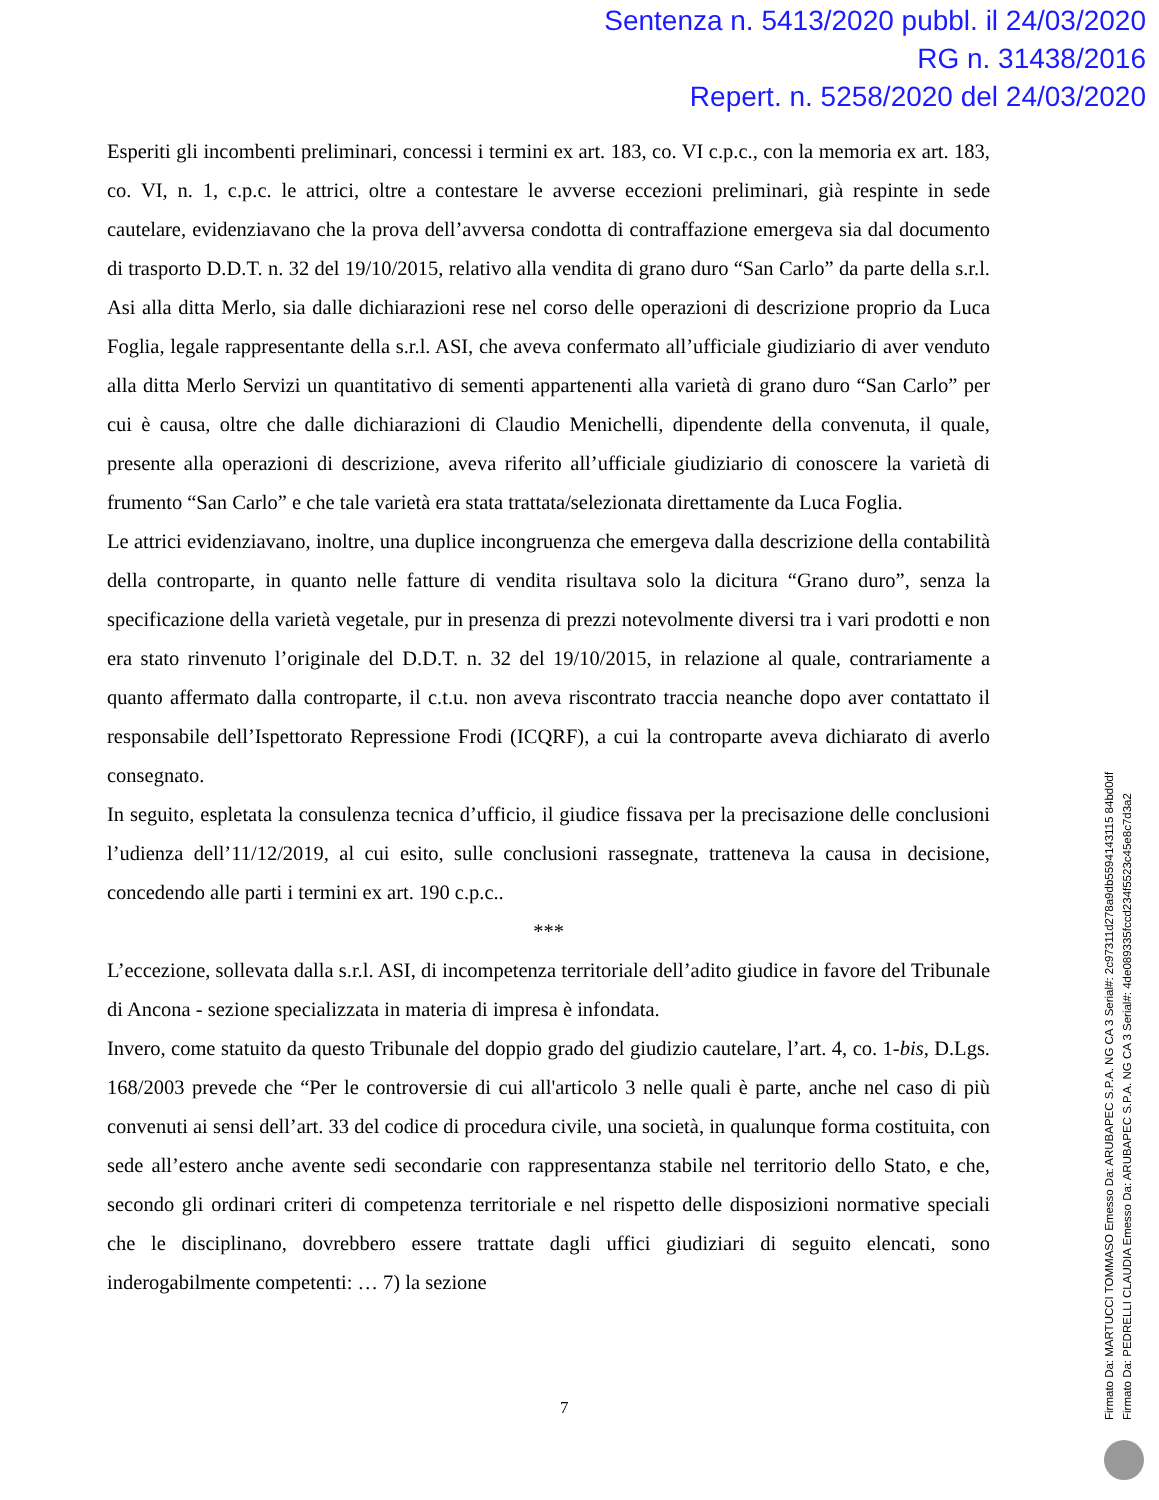Sentenza n. 5413/2020 pubbl. il 24/03/2020
RG n. 31438/2016
Repert. n. 5258/2020 del 24/03/2020
Esperiti gli incombenti preliminari, concessi i termini ex art. 183, co. VI c.p.c., con la memoria ex art. 183, co. VI, n. 1, c.p.c. le attrici, oltre a contestare le avverse eccezioni preliminari, già respinte in sede cautelare, evidenziavano che la prova dell’avversa condotta di contraffazione emergeva sia dal documento di trasporto D.D.T. n. 32 del 19/10/2015, relativo alla vendita di grano duro “San Carlo” da parte della s.r.l. Asi alla ditta Merlo, sia dalle dichiarazioni rese nel corso delle operazioni di descrizione proprio da Luca Foglia, legale rappresentante della s.r.l. ASI, che aveva confermato all’ufficiale giudiziario di aver venduto alla ditta Merlo Servizi un quantitativo di sementi appartenenti alla varietà di grano duro “San Carlo” per cui è causa, oltre che dalle dichiarazioni di Claudio Menichelli, dipendente della convenuta, il quale, presente alla operazioni di descrizione, aveva riferito all’ufficiale giudiziario di conoscere la varietà di frumento “San Carlo” e che tale varietà era stata trattata/selezionata direttamente da Luca Foglia.
Le attrici evidenziavano, inoltre, una duplice incongruenza che emergeva dalla descrizione della contabilità della controparte, in quanto nelle fatture di vendita risultava solo la dicitura “Grano duro”, senza la specificazione della varietà vegetale, pur in presenza di prezzi notevolmente diversi tra i vari prodotti e non era stato rinvenuto l’originale del D.D.T. n. 32 del 19/10/2015, in relazione al quale, contrariamente a quanto affermato dalla controparte, il c.t.u. non aveva riscontrato traccia neanche dopo aver contattato il responsabile dell’Ispettorato Repressione Frodi (ICQRF), a cui la controparte aveva dichiarato di averlo consegnato.
In seguito, espletata la consulenza tecnica d’ufficio, il giudice fissava per la precisazione delle conclusioni l’udienza dell’11/12/2019, al cui esito, sulle conclusioni rassegnate, tratteneva la causa in decisione, concedendo alle parti i termini ex art. 190 c.p.c..
***
L’eccezione, sollevata dalla s.r.l. ASI, di incompetenza territoriale dell’adito giudice in favore del Tribunale di Ancona - sezione specializzata in materia di impresa è infondata.
Invero, come statuito da questo Tribunale del doppio grado del giudizio cautelare, l’art. 4, co. 1-bis, D.Lgs. 168/2003 prevede che “Per le controversie di cui all'articolo 3 nelle quali è parte, anche nel caso di più convenuti ai sensi dell’art. 33 del codice di procedura civile, una società, in qualunque forma costituita, con sede all’estero anche avente sedi secondarie con rappresentanza stabile nel territorio dello Stato, e che, secondo gli ordinari criteri di competenza territoriale e nel rispetto delle disposizioni normative speciali che le disciplinano, dovrebbero essere trattate dagli uffici giudiziari di seguito elencati, sono inderogabilmente competenti: … 7) la sezione
7
Firmato Da: MARTUCCI TOMMASO Emesso Da: ARUBAPEC S.P.A. NG CA 3 Serial#: 2c97311d278a9db5594143115 84bd0df
Firmato Da: PEDRELLI CLAUDIA Emesso Da: ARUBAPEC S.P.A. NG CA 3 Serial#: 4de089335fccd234f5523c45e8c7d3a2